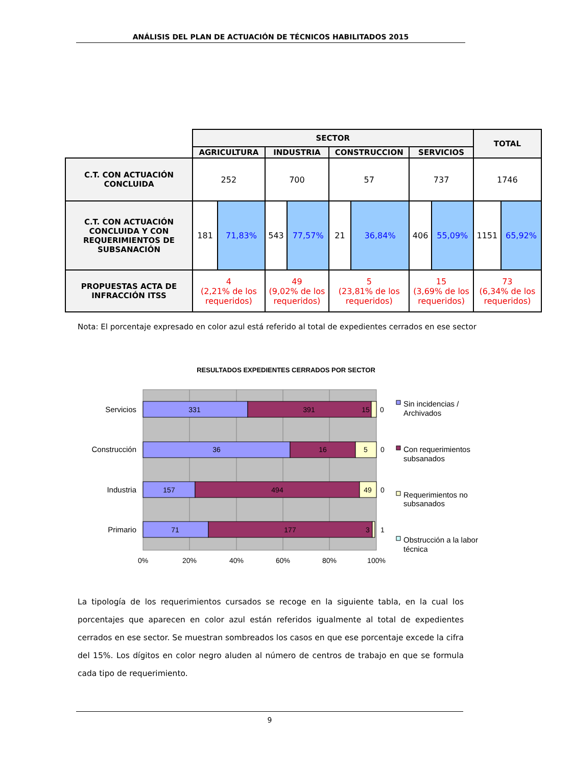ANÁLISIS DEL PLAN DE ACTUACIÓN DE TÉCNICOS HABILITADOS 2015
| | SECTOR | | | | | | | | TOTAL | |
| | AGRICULTURA | | INDUSTRIA | | CONSTRUCCION | | SERVICIOS | | | |
| C.T. CON ACTUACIÓN CONCLUIDA | 252 | | 700 | | 57 | | 737 | | 1746 | |
| C.T. CON ACTUACIÓN CONCLUIDA Y CON REQUERIMIENTOS DE SUBSANACIÓN | 181 | 71,83% | 543 | 77,57% | 21 | 36,84% | 406 | 55,09% | 1151 | 65,92% |
| PROPUESTAS ACTA DE INFRACCIÓN ITSS | 4 (2,21% de los requeridos) | | 49 (9,02% de los requeridos) | | 5 (23,81% de los requeridos) | | 15 (3,69% de los requeridos) | | 73 (6,34% de los requeridos) | |
Nota: El porcentaje expresado en color azul está referido al total de expedientes cerrados en ese sector
RESULTADOS EXPEDIENTES CERRADOS POR SECTOR
331
391
15
0
36
16
5
0
157
494
49
0
71
177
3
1
0%
20%
40%
60%
80%
100%
Servicios
Construcción
Industria
Primario
Sin incidencias /
Archivados
Con requerimientos
subsanados
Requerimientos no
subsanados
Obstrucción a la labor
técnica
La tipología de los requerimientos cursados se recoge en la siguiente tabla, en la cual los porcentajes que aparecen en color azul están referidos igualmente al total de expedientes cerrados en ese sector. Se muestran sombreados los casos en que ese porcentaje excede la cifra del 15%. Los dígitos en color negro aluden al número de centros de trabajo en que se formula cada tipo de requerimiento.
9